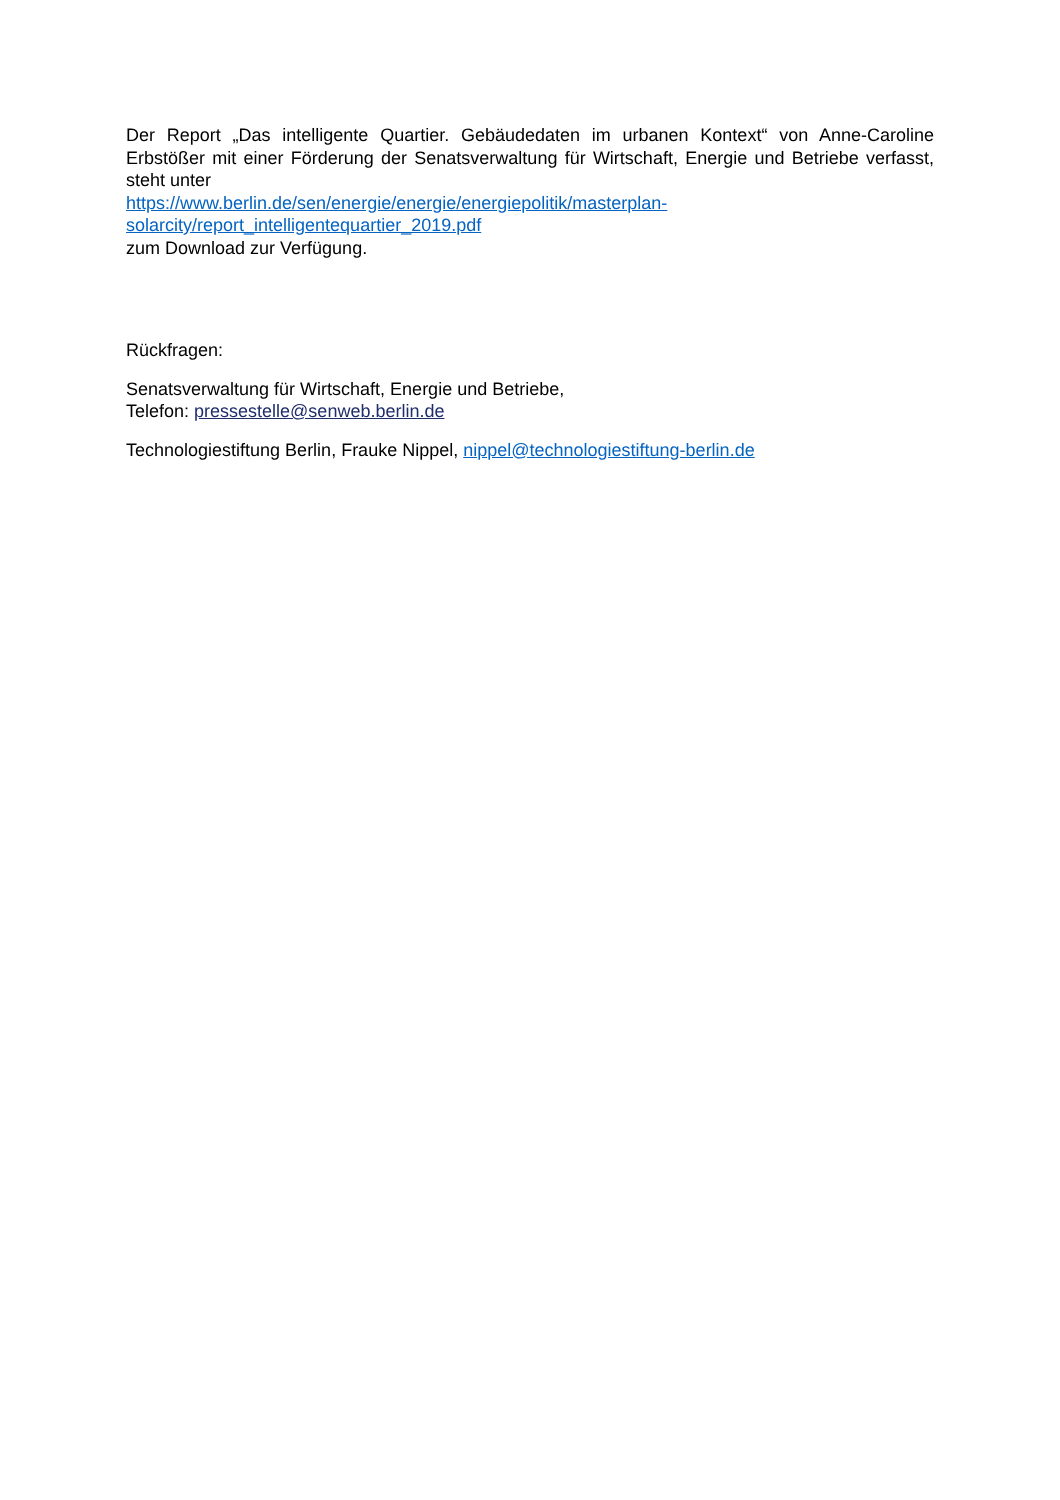Der Report „Das intelligente Quartier. Gebäudedaten im urbanen Kontext“ von Anne-Caroline Erbstößer mit einer Förderung der Senatsverwaltung für Wirtschaft, Energie und Betriebe verfasst, steht unter
https://www.berlin.de/sen/energie/energie/energiepolitik/masterplan-
solarcity/report_intelligentequartier_2019.pdf
zum Download zur Verfügung.
Rückfragen:
Senatsverwaltung für Wirtschaft, Energie und Betriebe,
Telefon: pressestelle@senweb.berlin.de
Technologiestiftung Berlin, Frauke Nippel, nippel@technologiestiftung-berlin.de